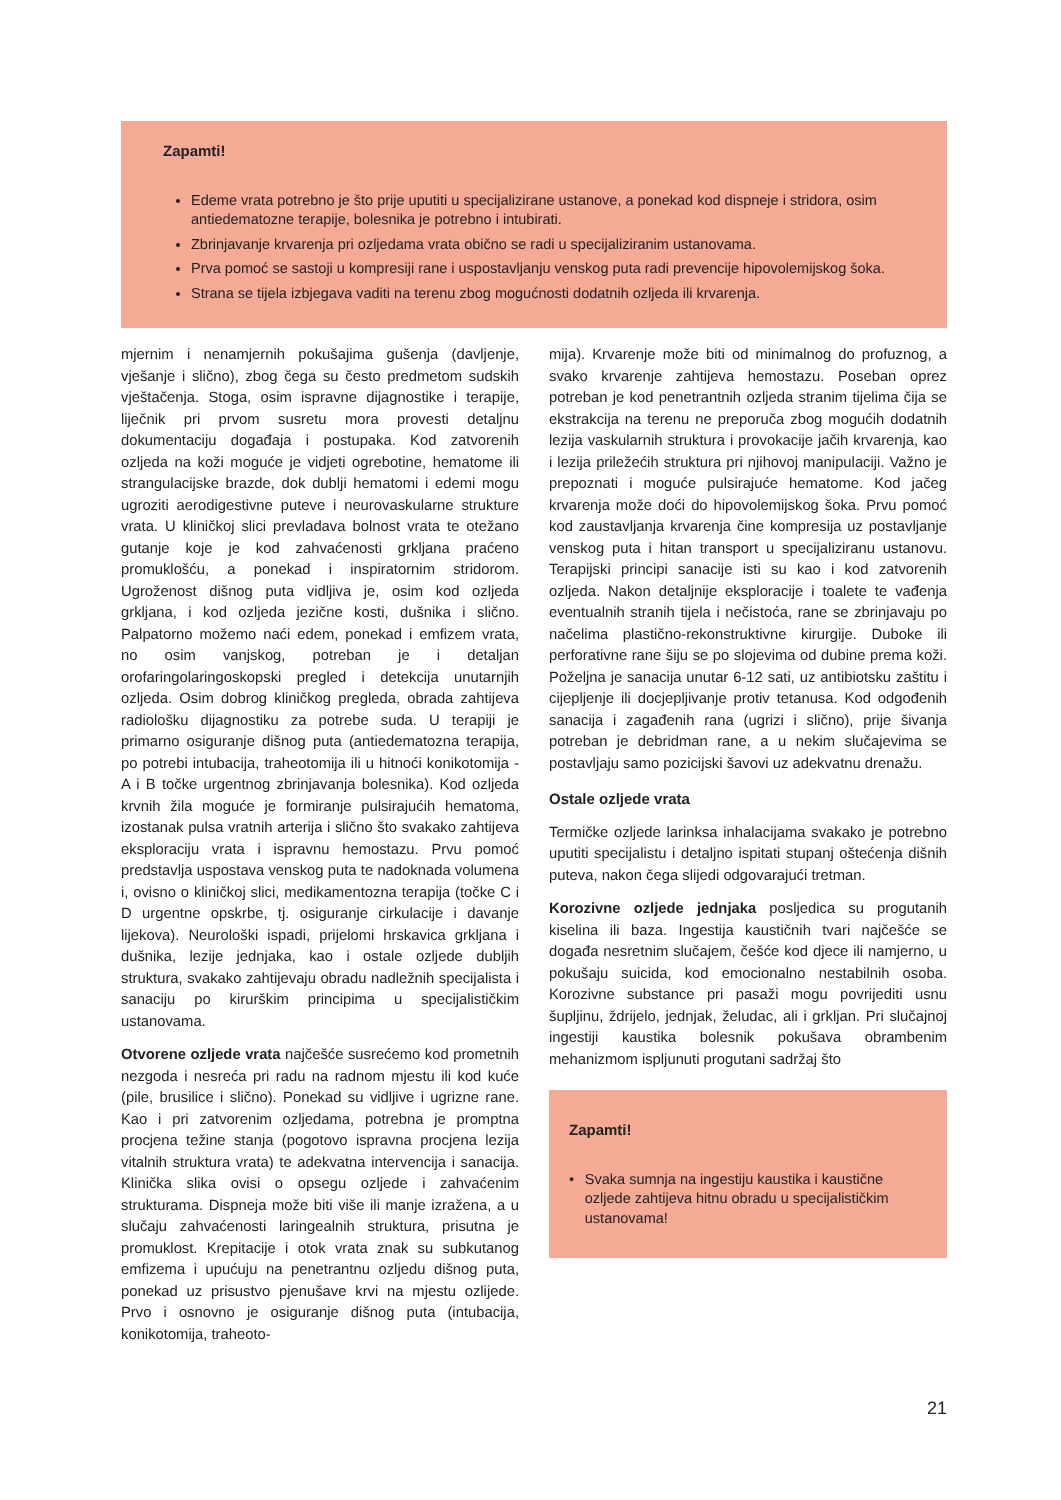Zapamti!
Edeme vrata potrebno je što prije uputiti u specijalizirane ustanove, a ponekad kod dispneje i stridora, osim antiedematozne terapije, bolesnika je potrebno i intubirati.
Zbrinjavanje krvarenja pri ozljedama vrata obično se radi u specijaliziranim ustanovama.
Prva pomoć se sastoji u kompresiji rane i uspostavljanju venskog puta radi prevencije hipovolemijskog šoka.
Strana se tijela izbjegava vaditi na terenu zbog mogućnosti dodatnih ozljeda ili krvarenja.
mjernim i nenamjernih pokušajima gušenja (davljenje, vješanje i slično), zbog čega su često predmetom sudskih vještačenja. Stoga, osim ispravne dijagnostike i terapije, liječnik pri prvom susretu mora provesti detaljnu dokumentaciju događaja i postupaka. Kod zatvorenih ozljeda na koži moguće je vidjeti ogrebotine, hematome ili strangulacijske brazde, dok dublji hematomi i edemi mogu ugroziti aerodigestivne puteve i neurovaskularne strukture vrata. U kliničkoj slici prevladava bolnost vrata te otežano gutanje koje je kod zahvaćenosti grkljana praćeno promuklošću, a ponekad i inspiratornim stridorom. Ugroženost dišnog puta vidljiva je, osim kod ozljeda grkljana, i kod ozljeda jezične kosti, dušnika i slično. Palpatorno možemo naći edem, ponekad i emfizem vrata, no osim vanjskog, potreban je i detaljan orofaringolaringoskopski pregled i detekcija unutarnjih ozljeda. Osim dobrog kliničkog pregleda, obrada zahtijeva radiološku dijagnostiku za potrebe suda. U terapiji je primarno osiguranje dišnog puta (antiedematozna terapija, po potrebi intubacija, traheotomija ili u hitnoći konikotomija - A i B točke urgentnog zbrinjavanja bolesnika). Kod ozljeda krvnih žila moguće je formiranje pulsirajućih hematoma, izostanak pulsa vratnih arterija i slično što svakako zahtijeva eksploraciju vrata i ispravnu hemostazu. Prvu pomoć predstavlja uspostava venskog puta te nadoknada volumena i, ovisno o kliničkoj slici, medikamentozna terapija (točke C i D urgentne opskrbe, tj. osiguranje cirkulacije i davanje lijekova). Neurološki ispadi, prijelomi hrskavica grkljana i dušnika, lezije jednjaka, kao i ostale ozljede dubljih struktura, svakako zahtijevaju obradu nadležnih specijalista i sanaciju po kirurškim principima u specijalističkim ustanovama.
Otvorene ozljede vrata najčešće susrećemo kod prometnih nezgoda i nesreća pri radu na radnom mjestu ili kod kuće (pile, brusilice i slično). Ponekad su vidljive i ugrizne rane. Kao i pri zatvorenim ozljedama, potrebna je promptna procjena težine stanja (pogotovo ispravna procjena lezija vitalnih struktura vrata) te adekvatna intervencija i sanacija. Klinička slika ovisi o opsegu ozljede i zahvaćenim strukturama. Dispneja može biti više ili manje izražena, a u slučaju zahvaćenosti laringealnih struktura, prisutna je promuklost. Krepitacije i otok vrata znak su subkutanog emfizema i upućuju na penetrantnu ozljedu dišnog puta, ponekad uz prisustvo pjenušave krvi na mjestu ozlijede. Prvo i osnovno je osiguranje dišnog puta (intubacija, konikotomija, traheoto-
mija). Krvarenje može biti od minimalnog do profuznog, a svako krvarenje zahtijeva hemostazu. Poseban oprez potreban je kod penetrantnih ozljeda stranim tijelima čija se ekstrakcija na terenu ne preporuča zbog mogućih dodatnih lezija vaskularnih struktura i provokacije jačih krvarenja, kao i lezija priležećih struktura pri njihovoj manipulaciji. Važno je prepoznati i moguće pulsirajuće hematome. Kod jačeg krvarenja može doći do hipovolemijskog šoka. Prvu pomoć kod zaustavljanja krvarenja čine kompresija uz postavljanje venskog puta i hitan transport u specijaliziranu ustanovu. Terapijski principi sanacije isti su kao i kod zatvorenih ozljeda. Nakon detaljnije eksploracije i toalete te vađenja eventualnih stranih tijela i nečistoća, rane se zbrinjavaju po načelima plastično-rekonstruktivne kirurgije. Duboke ili perforativne rane šiju se po slojevima od dubine prema koži. Poželjna je sanacija unutar 6-12 sati, uz antibiotsku zaštitu i cijepljenje ili docjepljivanje protiv tetanusa. Kod odgođenih sanacija i zagađenih rana (ugrizi i slično), prije šivanja potreban je debridman rane, a u nekim slučajevima se postavljaju samo pozicijski šavovi uz adekvatnu drenažu.
Ostale ozljede vrata
Termičke ozljede larinksa inhalacijama svakako je potrebno uputiti specijalistu i detaljno ispitati stupanj oštećenja dišnih puteva, nakon čega slijedi odgovarajući tretman.
Korozivne ozljede jednjaka posljedica su progutanih kiselina ili baza. Ingestija kaustičnih tvari najčešće se događa nesretnim slučajem, češće kod djece ili namjerno, u pokušaju suicida, kod emocionalno nestabilnih osoba. Korozivne substance pri pasaži mogu povrijediti usnu šupljinu, ždrijelo, jednjak, želudac, ali i grkljan. Pri slučajnoj ingestiji kaustika bolesnik pokušava obrambenim mehanizmom ispljunuti progutani sadržaj što
Zapamti!
• Svaka sumnja na ingestiju kaustika i kaustične ozljede zahtijeva hitnu obradu u specijalističkim ustanovama!
21